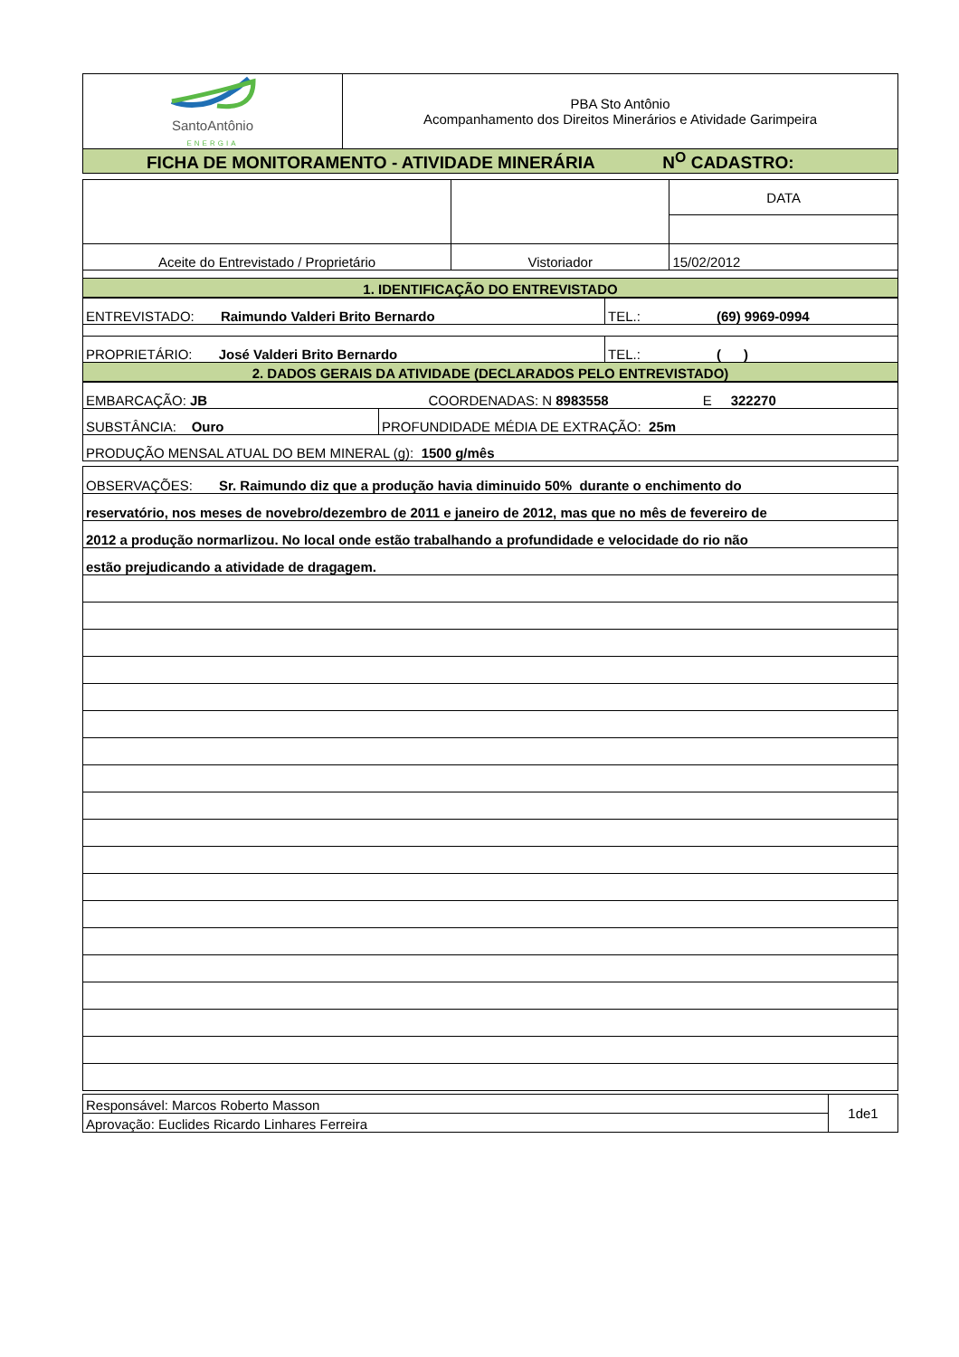| SantoAntônio ENERGIA | PBA Sto Antônio Acompanhamento dos Direitos Minerários e Atividade Garimpeira |
| FICHA DE MONITORAMENTO - ATIVIDADE MINERÁRIA N<sup>O</sup> CADASTRO: | |
| | | DATA |
| Aceite do Entrevistado / Proprietário | Vistoriador | 15/02/2012 |
| 1. IDENTIFICAÇÃO DO ENTREVISTADO | | |
| ENTREVISTADO: Raimundo Valderi Brito Bernardo | TEL.: (69) 9969-0994 |
| PROPRIETÁRIO: José Valderi Brito Bernardo | TEL.: ( ) |
| 2. DADOS GERAIS DA ATIVIDADE (DECLARADOS PELO ENTREVISTADO) | |
| EMBARCAÇÃO: JB COORDENADAS: N 8983558 E 322270 | |
| SUBSTÂNCIA: Ouro | PROFUNDIDADE MÉDIA DE EXTRAÇÃO: 25m |
| PRODUÇÃO MENSAL ATUAL DO BEM MINERAL (g): 1500 g/mês | |
| OBSERVAÇÕES: Sr. Raimundo diz que a produção havia diminuido 50% durante o enchimento do |
| reservatório, nos meses de novebro/dezembro de 2011 e janeiro de 2012, mas que no mês de fevereiro de |
| 2012 a produção normarlizou. No local onde estão trabalhando a profundidade e velocidade do rio não |
| estão prejudicando a atividade de dragagem. |
| Responsável: Marcos Roberto Masson | 1de1 |
| Aprovação: Euclides Ricardo Linhares Ferreira | |